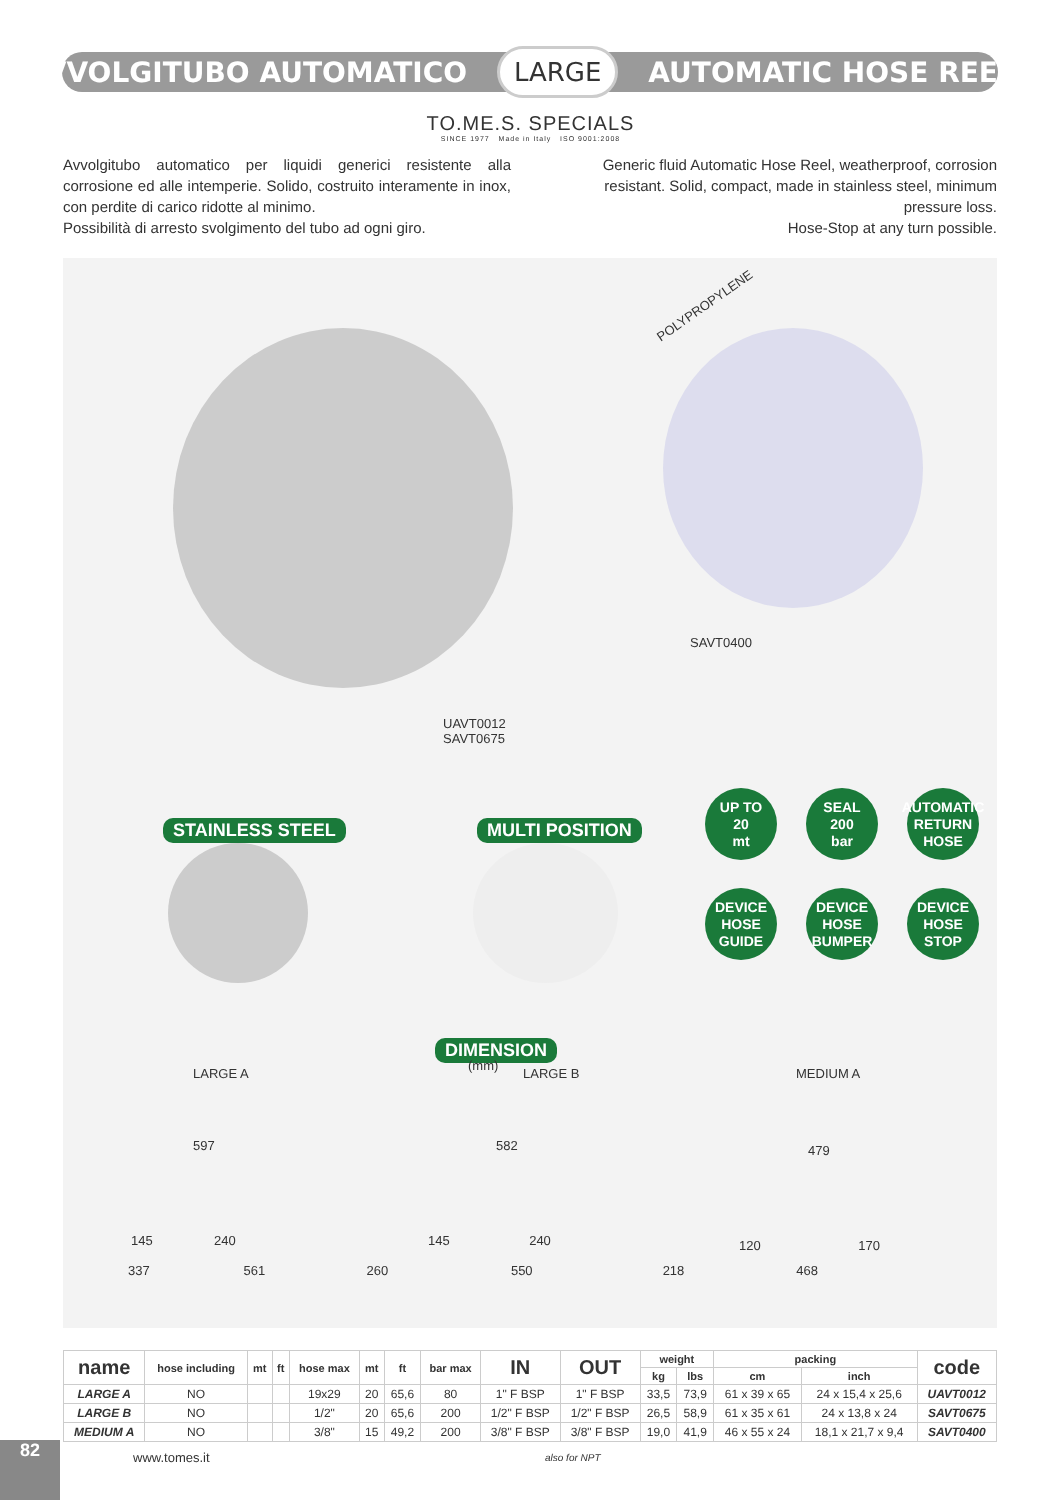AVVOLGITUBO AUTOMATICO LARGE AUTOMATIC HOSE REELS
TO.ME.S. SPECIALS
SINCE 1977 Made in Italy ISO 9001:2008
Avvolgitubo automatico per liquidi generici resistente alla corrosione ed alle intemperie. Solido, costruito interamente in inox, con perdite di carico ridotte al minimo.
Possibilità di arresto svolgimento del tubo ad ogni giro.
Generic fluid Automatic Hose Reel, weatherproof, corrosion resistant. Solid, compact, made in stainless steel, minimum pressure loss.
Hose-Stop at any turn possible.
UAVT0012
SAVT0675
POLYPROPYLENE
SAVT0400
STAINLESS STEEL MULTI POSITION
UP TO
20
mt
SEAL
200
bar
AUTOMATIC
RETURN HOSE
DEVICE
HOSE GUIDE
DEVICE
HOSE BUMPER
DEVICE
HOSE STOP
DIMENSION
(mm)
LARGE A LARGE B MEDIUM A
597 582 479
145 240 145 240
120 170
337 561 260 550 218 468
| name | hose including | mt | ft | hose max | mt | ft | bar max | IN | OUT | weight | | packing | | code |
| --- | --- | --- | --- | --- | --- | --- | --- | --- | --- | --- | --- | --- | --- | --- |
| | | | | | | | | | | kg | lbs | cm | inch | |
| LARGE A | NO | | | 19x29 | 20 | 65,6 | 80 | 1" F BSP | 1" F BSP | 33,5 | 73,9 | 61 x 39 x 65 | 24 x 15,4 x 25,6 | UAVT0012 |
| LARGE B | NO | | | 1/2" | 20 | 65,6 | 200 | 1/2" F BSP | 1/2" F BSP | 26,5 | 58,9 | 61 x 35 x 61 | 24 x 13,8 x 24 | SAVT0675 |
| MEDIUM A | NO | | | 3/8" | 15 | 49,2 | 200 | 3/8" F BSP | 3/8" F BSP | 19,0 | 41,9 | 46 x 55 x 24 | 18,1 x 21,7 x 9,4 | SAVT0400 |
82 www.tomes.it also for NPT